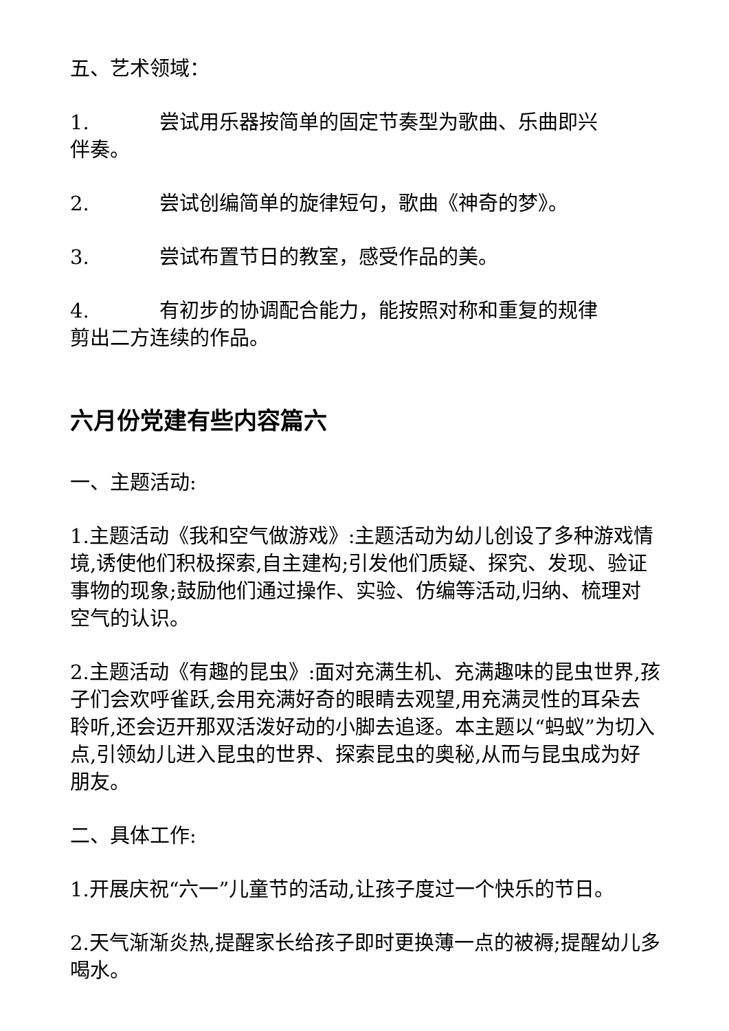五、艺术领域：
1. 尝试用乐器按简单的固定节奏型为歌曲、乐曲即兴伴奏。
2. 尝试创编简单的旋律短句，歌曲《神奇的梦》。
3. 尝试布置节日的教室，感受作品的美。
4. 有初步的协调配合能力，能按照对称和重复的规律剪出二方连续的作品。
六月份党建有些内容篇六
一、主题活动:
1.主题活动《我和空气做游戏》:主题活动为幼儿创设了多种游戏情境,诱使他们积极探索,自主建构;引发他们质疑、探究、发现、验证事物的现象;鼓励他们通过操作、实验、仿编等活动,归纳、梳理对空气的认识。
2.主题活动《有趣的昆虫》:面对充满生机、充满趣味的昆虫世界,孩子们会欢呼雀跃,会用充满好奇的眼睛去观望,用充满灵性的耳朵去聆听,还会迈开那双活泼好动的小脚去追逐。本主题以“蚂蚁”为切入点,引领幼儿进入昆虫的世界、探索昆虫的奥秘,从而与昆虫成为好朋友。
二、具体工作:
1.开展庆祝“六一”儿童节的活动,让孩子度过一个快乐的节日。
2.天气渐渐炎热,提醒家长给孩子即时更换薄一点的被褥;提醒幼儿多喝水。